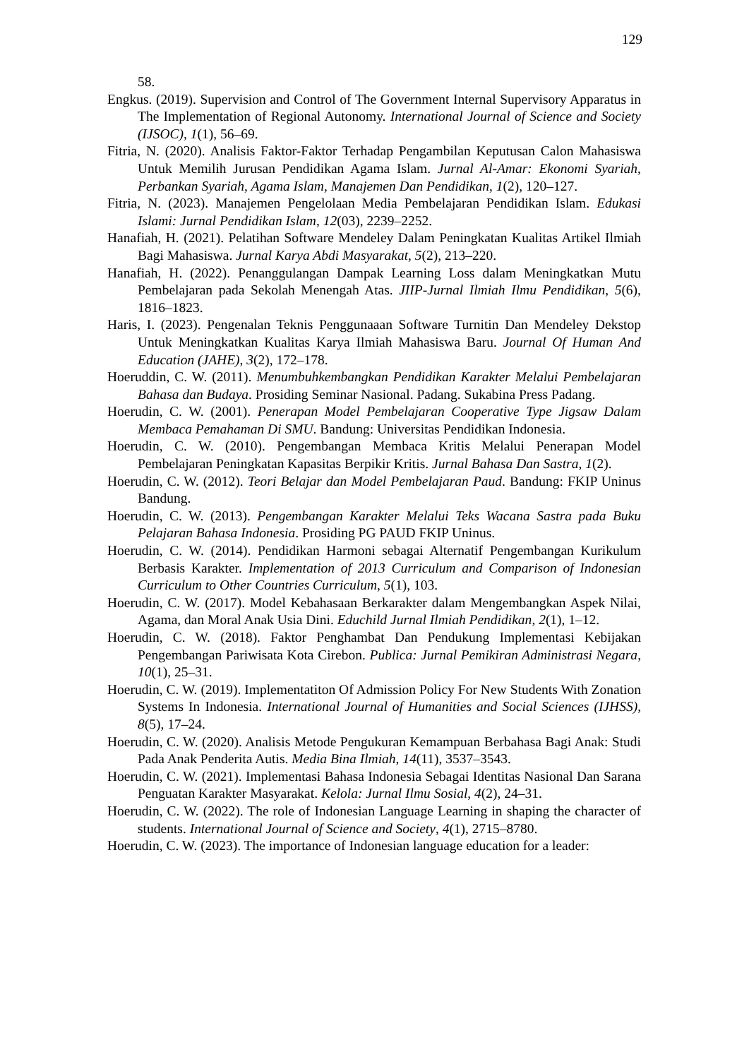129
58.
Engkus. (2019). Supervision and Control of The Government Internal Supervisory Apparatus in The Implementation of Regional Autonomy. International Journal of Science and Society (IJSOC), 1(1), 56–69.
Fitria, N. (2020). Analisis Faktor-Faktor Terhadap Pengambilan Keputusan Calon Mahasiswa Untuk Memilih Jurusan Pendidikan Agama Islam. Jurnal Al-Amar: Ekonomi Syariah, Perbankan Syariah, Agama Islam, Manajemen Dan Pendidikan, 1(2), 120–127.
Fitria, N. (2023). Manajemen Pengelolaan Media Pembelajaran Pendidikan Islam. Edukasi Islami: Jurnal Pendidikan Islam, 12(03), 2239–2252.
Hanafiah, H. (2021). Pelatihan Software Mendeley Dalam Peningkatan Kualitas Artikel Ilmiah Bagi Mahasiswa. Jurnal Karya Abdi Masyarakat, 5(2), 213–220.
Hanafiah, H. (2022). Penanggulangan Dampak Learning Loss dalam Meningkatkan Mutu Pembelajaran pada Sekolah Menengah Atas. JIIP-Jurnal Ilmiah Ilmu Pendidikan, 5(6), 1816–1823.
Haris, I. (2023). Pengenalan Teknis Penggunaaan Software Turnitin Dan Mendeley Dekstop Untuk Meningkatkan Kualitas Karya Ilmiah Mahasiswa Baru. Journal Of Human And Education (JAHE), 3(2), 172–178.
Hoeruddin, C. W. (2011). Menumbuhkembangkan Pendidikan Karakter Melalui Pembelajaran Bahasa dan Budaya. Prosiding Seminar Nasional. Padang. Sukabina Press Padang.
Hoerudin, C. W. (2001). Penerapan Model Pembelajaran Cooperative Type Jigsaw Dalam Membaca Pemahaman Di SMU. Bandung: Universitas Pendidikan Indonesia.
Hoerudin, C. W. (2010). Pengembangan Membaca Kritis Melalui Penerapan Model Pembelajaran Peningkatan Kapasitas Berpikir Kritis. Jurnal Bahasa Dan Sastra, 1(2).
Hoerudin, C. W. (2012). Teori Belajar dan Model Pembelajaran Paud. Bandung: FKIP Uninus Bandung.
Hoerudin, C. W. (2013). Pengembangan Karakter Melalui Teks Wacana Sastra pada Buku Pelajaran Bahasa Indonesia. Prosiding PG PAUD FKIP Uninus.
Hoerudin, C. W. (2014). Pendidikan Harmoni sebagai Alternatif Pengembangan Kurikulum Berbasis Karakter. Implementation of 2013 Curriculum and Comparison of Indonesian Curriculum to Other Countries Curriculum, 5(1), 103.
Hoerudin, C. W. (2017). Model Kebahasaan Berkarakter dalam Mengembangkan Aspek Nilai, Agama, dan Moral Anak Usia Dini. Educhild Jurnal Ilmiah Pendidikan, 2(1), 1–12.
Hoerudin, C. W. (2018). Faktor Penghambat Dan Pendukung Implementasi Kebijakan Pengembangan Pariwisata Kota Cirebon. Publica: Jurnal Pemikiran Administrasi Negara, 10(1), 25–31.
Hoerudin, C. W. (2019). Implementatiton Of Admission Policy For New Students With Zonation Systems In Indonesia. International Journal of Humanities and Social Sciences (IJHSS), 8(5), 17–24.
Hoerudin, C. W. (2020). Analisis Metode Pengukuran Kemampuan Berbahasa Bagi Anak: Studi Pada Anak Penderita Autis. Media Bina Ilmiah, 14(11), 3537–3543.
Hoerudin, C. W. (2021). Implementasi Bahasa Indonesia Sebagai Identitas Nasional Dan Sarana Penguatan Karakter Masyarakat. Kelola: Jurnal Ilmu Sosial, 4(2), 24–31.
Hoerudin, C. W. (2022). The role of Indonesian Language Learning in shaping the character of students. International Journal of Science and Society, 4(1), 2715–8780.
Hoerudin, C. W. (2023). The importance of Indonesian language education for a leader: